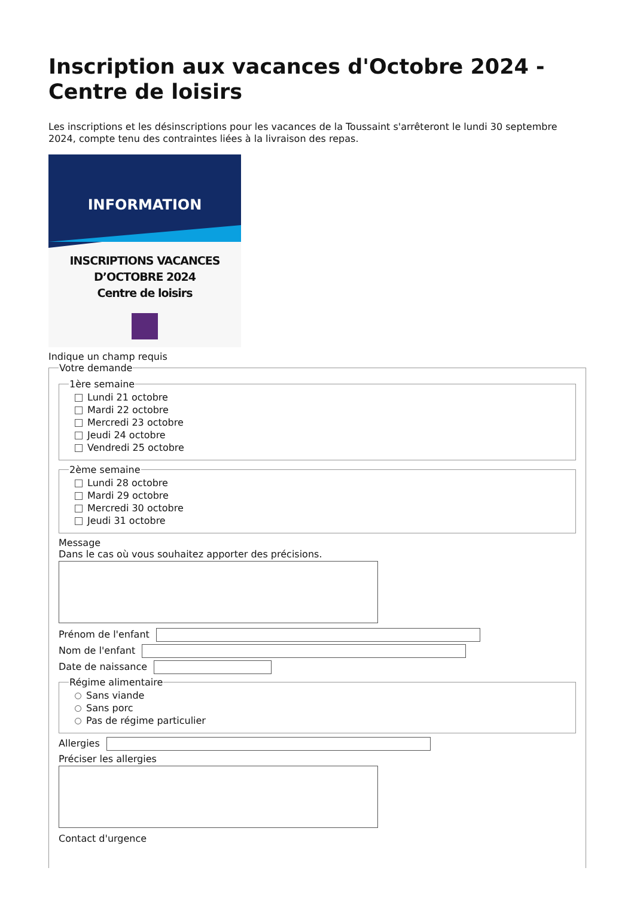Inscription aux vacances d'Octobre 2024 - Centre de loisirs
Les inscriptions et les désinscriptions pour les vacances de la Toussaint s'arrêteront le lundi 30 septembre 2024, compte tenu des contraintes liées à la livraison des repas.
INFORMATION
INSCRIPTIONS VACANCES
D’OCTOBRE 2024
Centre de loisirs
Indique un champ requis
Votre demande 1ère semaine
Lundi 21 octobre
Mardi 22 octobre
Mercredi 23 octobre
Jeudi 24 octobre
Vendredi 25 octobre
2ème semaine
Lundi 28 octobre
Mardi 29 octobre
Mercredi 30 octobre
Jeudi 31 octobre
Message
Dans le cas où vous souhaitez apporter des précisions.
Prénom de l'enfant
Nom de l'enfant
Date de naissance
Régime alimentaire
Sans viande
Sans porc
Pas de régime particulier
Allergies
Préciser les allergies
Contact d'urgence